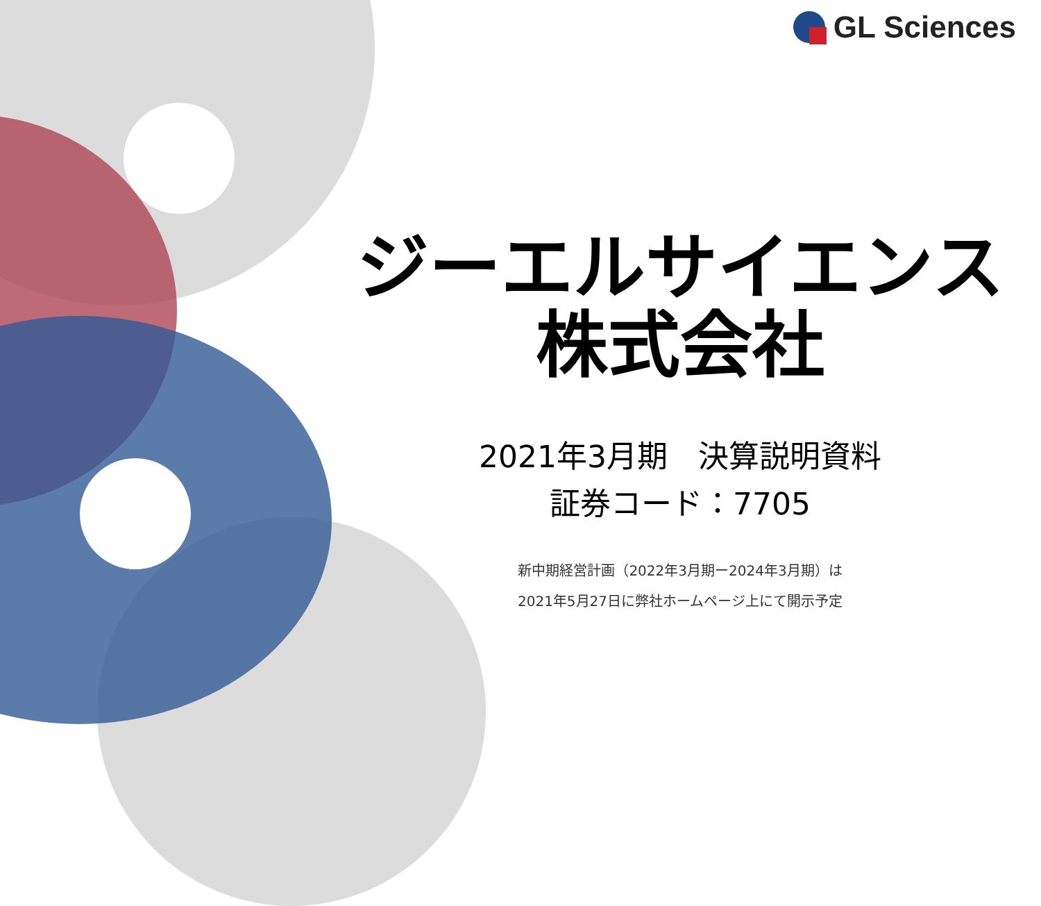GL Sciences
ジーエルサイエンス
株式会社
2021年3月期　決算説明資料
証券コード：7705
新中期経営計画（2022年3月期ー2024年3月期）は
2021年5月27日に弊社ホームページ上にて開示予定